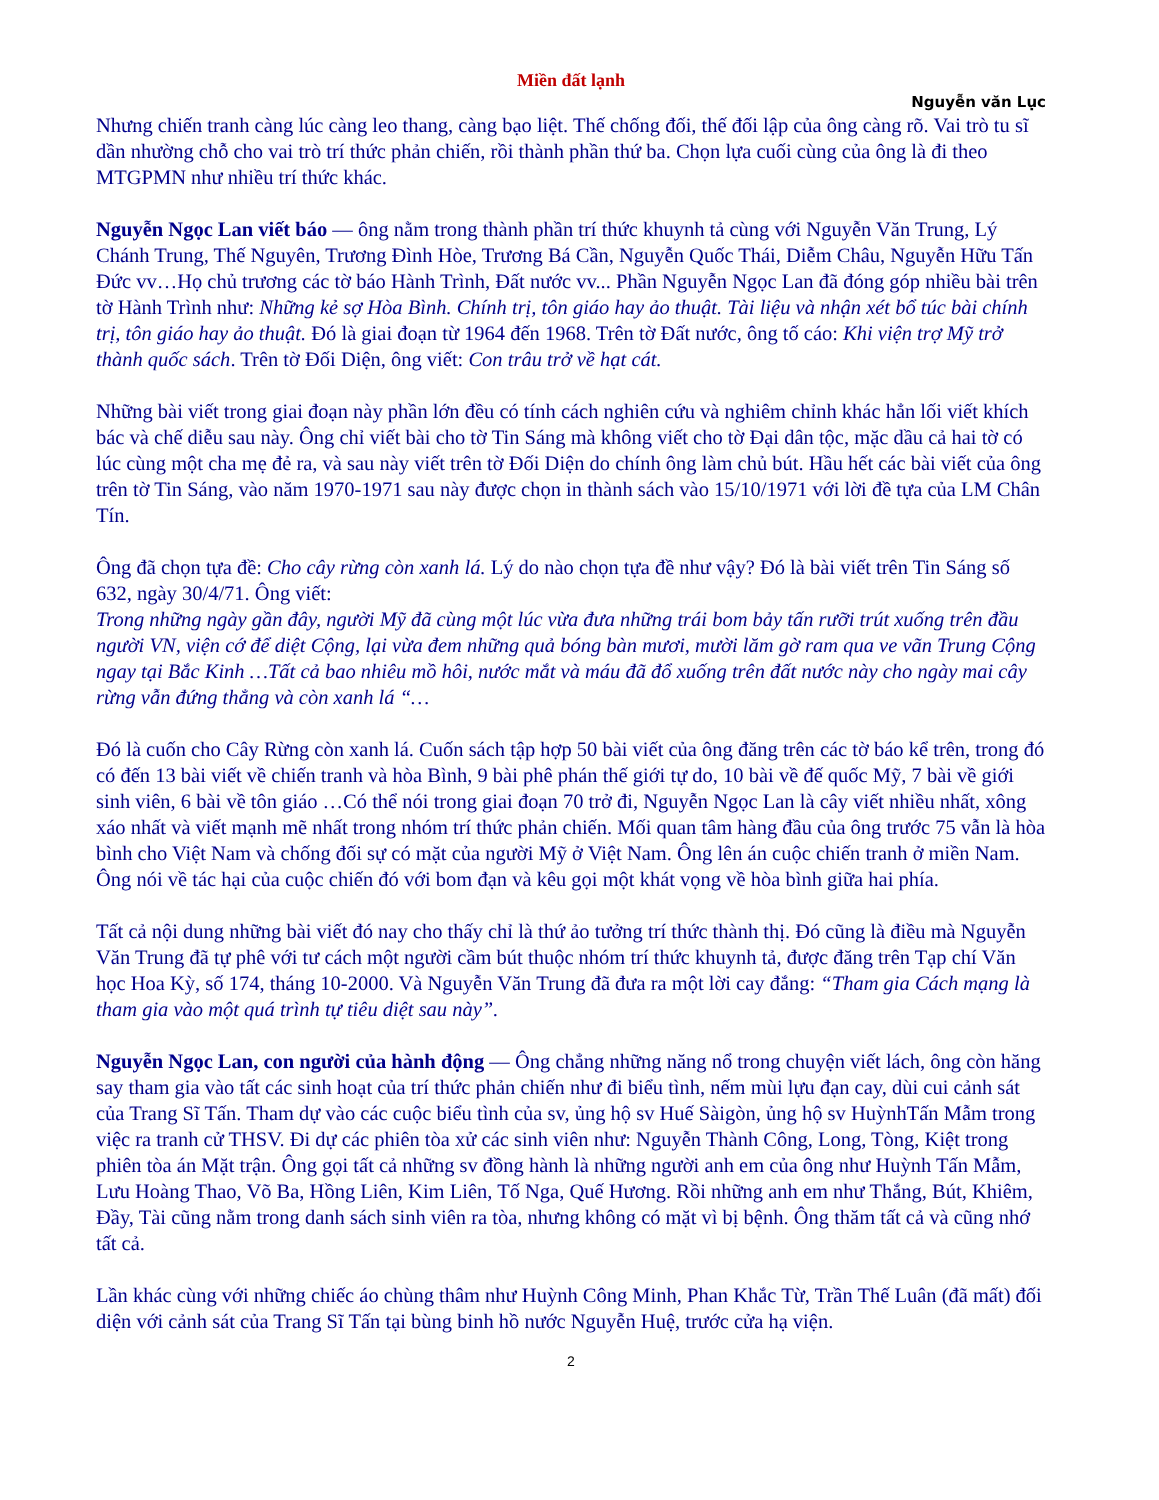Miền đất lạnh
Nguyễn văn Lục
Nhưng chiến tranh càng lúc càng leo thang, càng bạo liệt. Thế chống đối, thế đối lập của ông càng rõ. Vai trò tu sĩ dần nhường chỗ cho vai trò trí thức phản chiến, rồi thành phần thứ ba. Chọn lựa cuối cùng của ông là đi theo MTGPMN như nhiều trí thức khác.
Nguyễn Ngọc Lan viết báo — ông nằm trong thành phần trí thức khuynh tả cùng với Nguyễn Văn Trung, Lý Chánh Trung, Thế Nguyên, Trương Đình Hòe, Trương Bá Cần, Nguyễn Quốc Thái, Diễm Châu, Nguyễn Hữu Tấn Đức vv…Họ chủ trương các tờ báo Hành Trình, Đất nước vv... Phần Nguyễn Ngọc Lan đã đóng góp nhiều bài trên tờ Hành Trình như: Những kẻ sợ Hòa Bình. Chính trị, tôn giáo hay ảo thuật. Tài liệu và nhận xét bổ túc bài chính trị, tôn giáo hay ảo thuật. Đó là giai đoạn từ 1964 đến 1968. Trên tờ Đất nước, ông tố cáo: Khi viện trợ Mỹ trở thành quốc sách. Trên tờ Đối Diện, ông viết: Con trâu trở về hạt cát.
Những bài viết trong giai đoạn này phần lớn đều có tính cách nghiên cứu và nghiêm chỉnh khác hẳn lối viết khích bác và chế diễu sau này. Ông chỉ viết bài cho tờ Tin Sáng mà không viết cho tờ Đại dân tộc, mặc dầu cả hai tờ có lúc cùng một cha mẹ đẻ ra, và sau này viết trên tờ Đối Diện do chính ông làm chủ bút. Hầu hết các bài viết của ông trên tờ Tin Sáng, vào năm 1970-1971 sau này được chọn in thành sách vào 15/10/1971 với lời đề tựa của LM Chân Tín.
Ông đã chọn tựa đề: Cho cây rừng còn xanh lá. Lý do nào chọn tựa đề như vậy? Đó là bài viết trên Tin Sáng số 632, ngày 30/4/71. Ông viết:
Trong những ngày gần đây, người Mỹ đã cùng một lúc vừa đưa những trái bom bảy tấn rưỡi trút xuống trên đầu người VN, viện cớ để diệt Cộng, lại vừa đem những quả bóng bàn mươi, mười lăm gờ ram qua ve vãn Trung Cộng ngay tại Bắc Kinh …Tất cả bao nhiêu mồ hôi, nước mắt và máu đã đổ xuống trên đất nước này cho ngày mai cây rừng vẫn đứng thẳng và còn xanh lá “…
Đó là cuốn cho Cây Rừng còn xanh lá. Cuốn sách tập hợp 50 bài viết của ông đăng trên các tờ báo kể trên, trong đó có đến 13 bài viết về chiến tranh và hòa Bình, 9 bài phê phán thế giới tự do, 10 bài về đế quốc Mỹ, 7 bài về giới sinh viên, 6 bài về tôn giáo …Có thể nói trong giai đoạn 70 trở đi, Nguyễn Ngọc Lan là cây viết nhiều nhất, xông xáo nhất và viết mạnh mẽ nhất trong nhóm trí thức phản chiến. Mối quan tâm hàng đầu của ông trước 75 vẫn là hòa bình cho Việt Nam và chống đối sự có mặt của người Mỹ ở Việt Nam. Ông lên án cuộc chiến tranh ở miền Nam. Ông nói về tác hại của cuộc chiến đó với bom đạn và kêu gọi một khát vọng về hòa bình giữa hai phía.
Tất cả nội dung những bài viết đó nay cho thấy chỉ là thứ ảo tưởng trí thức thành thị. Đó cũng là điều mà Nguyễn Văn Trung đã tự phê với tư cách một người cầm bút thuộc nhóm trí thức khuynh tả, được đăng trên Tạp chí Văn học Hoa Kỳ, số 174, tháng 10-2000. Và Nguyễn Văn Trung đã đưa ra một lời cay đắng: “Tham gia Cách mạng là tham gia vào một quá trình tự tiêu diệt sau này”.
Nguyễn Ngọc Lan, con người của hành động — Ông chẳng những năng nổ trong chuyện viết lách, ông còn hăng say tham gia vào tất các sinh hoạt của trí thức phản chiến như đi biểu tình, nếm mùi lựu đạn cay, dùi cui cảnh sát của Trang Sĩ Tấn. Tham dự vào các cuộc biểu tình của sv, ủng hộ sv Huế Sàigòn, ủng hộ sv HuỳnhTấn Mẫm trong việc ra tranh cử THSV. Đi dự các phiên tòa xử các sinh viên như: Nguyễn Thành Công, Long, Tòng, Kiệt trong phiên tòa án Mặt trận. Ông gọi tất cả những sv đồng hành là những người anh em của ông như Huỳnh Tấn Mẫm, Lưu Hoàng Thao, Võ Ba, Hồng Liên, Kim Liên, Tố Nga, Quế Hương. Rồi những anh em như Thắng, Bút, Khiêm, Đầy, Tài cũng nằm trong danh sách sinh viên ra tòa, nhưng không có mặt vì bị bệnh. Ông thăm tất cả và cũng nhớ tất cả.
Lần khác cùng với những chiếc áo chùng thâm như Huỳnh Công Minh, Phan Khắc Từ, Trần Thế Luân (đã mất) đối diện với cảnh sát của Trang Sĩ Tấn tại bùng binh hồ nước Nguyễn Huệ, trước cửa hạ viện.
2